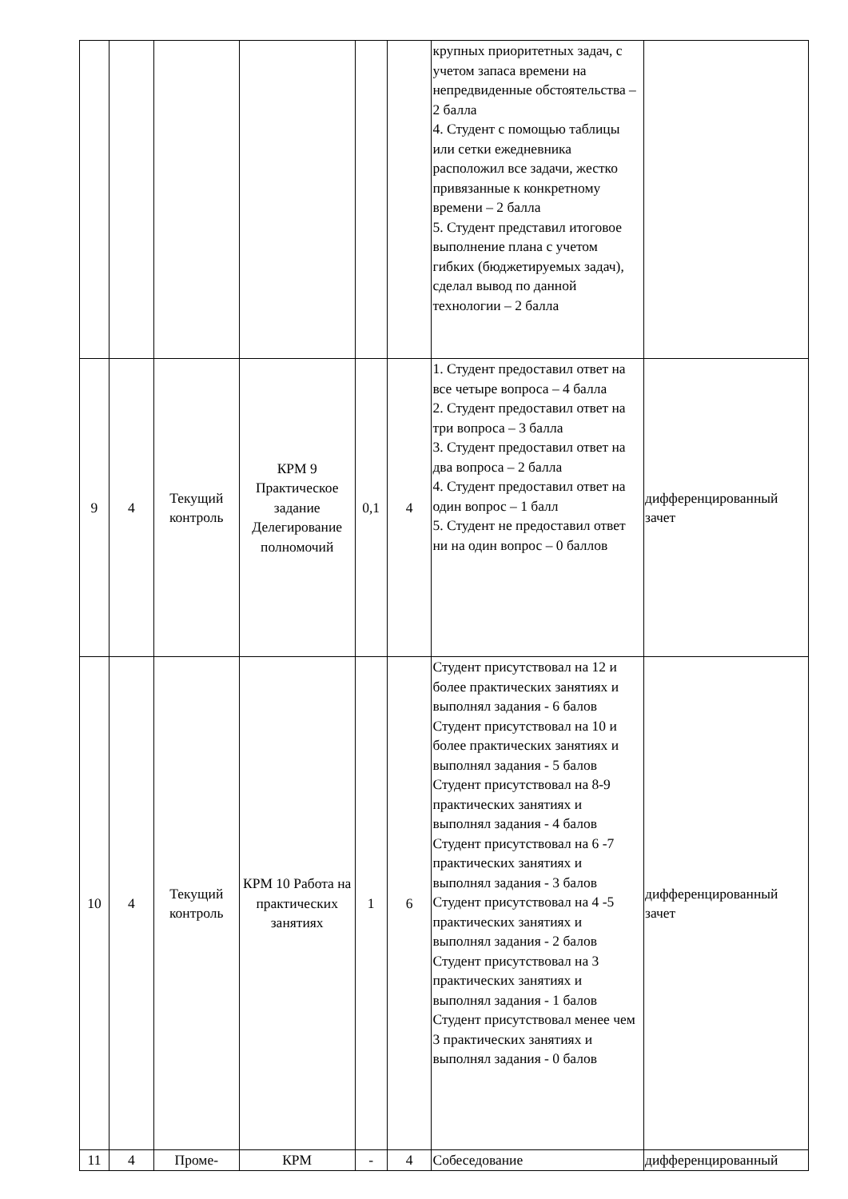| | | | | | | крупных приоритетных задач, с учетом запаса времени на непредвиденные обстоятельства – 2 балла 4. Студент с помощью таблицы или сетки ежедневника расположил все задачи, жестко привязанные к конкретному времени – 2 балла 5. Студент представил итоговое выполнение плана с учетом гибких (бюджетируемых задач), сделал вывод по данной технологии – 2 балла | |
| 9 | 4 | Текущий контроль | КРМ 9 Практическое задание Делегирование полномочий | 0,1 | 4 | 1. Студент предоставил ответ на все четыре вопроса – 4 балла 2. Студент предоставил ответ на три вопроса – 3 балла 3. Студент предоставил ответ на два вопроса – 2 балла 4. Студент предоставил ответ на один вопрос – 1 балл 5. Студент не предоставил ответ ни на один вопрос – 0 баллов | дифференцированный зачет |
| 10 | 4 | Текущий контроль | КРМ 10 Работа на практических занятиях | 1 | 6 | Студент присутствовал на 12 и более практических занятиях и выполнял задания - 6 балов Студент присутствовал на 10 и более практических занятиях и выполнял задания - 5 балов Студент присутствовал на 8-9 практических занятиях и выполнял задания - 4 балов Студент присутствовал на 6 -7 практических занятиях и выполнял задания - 3 балов Студент присутствовал на 4 -5 практических занятиях и выполнял задания - 2 балов Студент присутствовал на 3 практических занятиях и выполнял задания - 1 балов Студент присутствовал менее чем 3 практических занятиях и выполнял задания - 0 балов | дифференцированный зачет |
| 11 | 4 | Проме- | КРМ | - | 4 | Собеседование | дифференцированный |